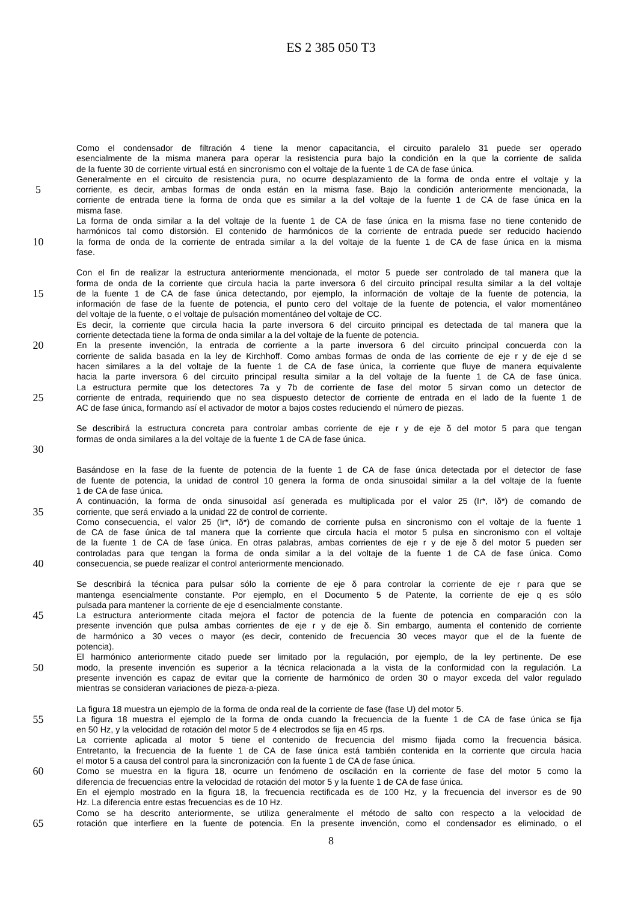ES 2 385 050 T3
Como el condensador de filtración 4 tiene la menor capacitancia, el circuito paralelo 31 puede ser operado
esencialmente de la misma manera para operar la resistencia pura bajo la condición en la que la corriente de salida
de la fuente 30 de corriente virtual está en sincronismo con el voltaje de la fuente 1 de CA de fase única.
Generalmente en el circuito de resistencia pura, no ocurre desplazamiento de la forma de onda entre el voltaje y la
5
corriente, es decir, ambas formas de onda están en la misma fase. Bajo la condición anteriormente mencionada, la
corriente de entrada tiene la forma de onda que es similar a la del voltaje de la fuente 1 de CA de fase única en la
misma fase.
La forma de onda similar a la del voltaje de la fuente 1 de CA de fase única en la misma fase no tiene contenido de
harmónicos tal como distorsión. El contenido de harmónicos de la corriente de entrada puede ser reducido haciendo
10
la forma de onda de la corriente de entrada similar a la del voltaje de la fuente 1 de CA de fase única en la misma
fase.
Con el fin de realizar la estructura anteriormente mencionada, el motor 5 puede ser controlado de tal manera que la
forma de onda de la corriente que circula hacia la parte inversora 6 del circuito principal resulta similar a la del voltaje
15
de la fuente 1 de CA de fase única detectando, por ejemplo, la información de voltaje de la fuente de potencia, la
información de fase de la fuente de potencia, el punto cero del voltaje de la fuente de potencia, el valor momentáneo
del voltaje de la fuente, o el voltaje de pulsación momentáneo del voltaje de CC.
Es decir, la corriente que circula hacia la parte inversora 6 del circuito principal es detectada de tal manera que la
corriente detectada tiene la forma de onda similar a la del voltaje de la fuente de potencia.
20
En la presente invención, la entrada de corriente a la parte inversora 6 del circuito principal concuerda con la
corriente de salida basada en la ley de Kirchhoff. Como ambas formas de onda de las corriente de eje r y de eje d se
hacen similares a la del voltaje de la fuente 1 de CA de fase única, la corriente que fluye de manera equivalente
hacia la parte inversora 6 del circuito principal resulta similar a la del voltaje de la fuente 1 de CA de fase única.
La estructura permite que los detectores 7a y 7b de corriente de fase del motor 5 sirvan como un detector de
25
corriente de entrada, requiriendo que no sea dispuesto detector de corriente de entrada en el lado de la fuente 1 de
AC de fase única, formando así el activador de motor a bajos costes reduciendo el número de piezas.
Se describirá la estructura concreta para controlar ambas corriente de eje r y de eje δ del motor 5 para que tengan
formas de onda similares a la del voltaje de la fuente 1 de CA de fase única.
30
Basándose en la fase de la fuente de potencia de la fuente 1 de CA de fase única detectada por el detector de fase
de fuente de potencia, la unidad de control 10 genera la forma de onda sinusoidal similar a la del voltaje de la fuente
1 de CA de fase única.
A continuación, la forma de onda sinusoidal así generada es multiplicada por el valor 25 (Ir*, Iδ*) de comando de
35
corriente, que será enviado a la unidad 22 de control de corriente.
Como consecuencia, el valor 25 (Ir*, Iδ*) de comando de corriente pulsa en sincronismo con el voltaje de la fuente 1
de CA de fase única de tal manera que la corriente que circula hacia el motor 5 pulsa en sincronismo con el voltaje
de la fuente 1 de CA de fase única. En otras palabras, ambas corrientes de eje r y de eje δ del motor 5 pueden ser
controladas para que tengan la forma de onda similar a la del voltaje de la fuente 1 de CA de fase única. Como
40
consecuencia, se puede realizar el control anteriormente mencionado.
Se describirá la técnica para pulsar sólo la corriente de eje δ para controlar la corriente de eje r para que se
mantenga esencialmente constante. Por ejemplo, en el Documento 5 de Patente, la corriente de eje q es sólo
pulsada para mantener la corriente de eje d esencialmente constante.
45
La estructura anteriormente citada mejora el factor de potencia de la fuente de potencia en comparación con la
presente invención que pulsa ambas corrientes de eje r y de eje δ. Sin embargo, aumenta el contenido de corriente
de harmónico a 30 veces o mayor (es decir, contenido de frecuencia 30 veces mayor que el de la fuente de
potencia).
El harmónico anteriormente citado puede ser limitado por la regulación, por ejemplo, de la ley pertinente. De ese
50
modo, la presente invención es superior a la técnica relacionada a la vista de la conformidad con la regulación. La
presente invención es capaz de evitar que la corriente de harmónico de orden 30 o mayor exceda del valor regulado
mientras se consideran variaciones de pieza-a-pieza.
La figura 18 muestra un ejemplo de la forma de onda real de la corriente de fase (fase U) del motor 5.
55
La figura 18 muestra el ejemplo de la forma de onda cuando la frecuencia de la fuente 1 de CA de fase única se fija
en 50 Hz, y la velocidad de rotación del motor 5 de 4 electrodos se fija en 45 rps.
La corriente aplicada al motor 5 tiene el contenido de frecuencia del mismo fijada como la frecuencia básica.
Entretanto, la frecuencia de la fuente 1 de CA de fase única está también contenida en la corriente que circula hacia
el motor 5 a causa del control para la sincronización con la fuente 1 de CA de fase única.
60
Como se muestra en la figura 18, ocurre un fenómeno de oscilación en la corriente de fase del motor 5 como la
diferencia de frecuencias entre la velocidad de rotación del motor 5 y la fuente 1 de CA de fase única.
En el ejemplo mostrado en la figura 18, la frecuencia rectificada es de 100 Hz, y la frecuencia del inversor es de 90
Hz. La diferencia entre estas frecuencias es de 10 Hz.
Como se ha descrito anteriormente, se utiliza generalmente el método de salto con respecto a la velocidad de
65
rotación que interfiere en la fuente de potencia. En la presente invención, como el condensador es eliminado, o el
8